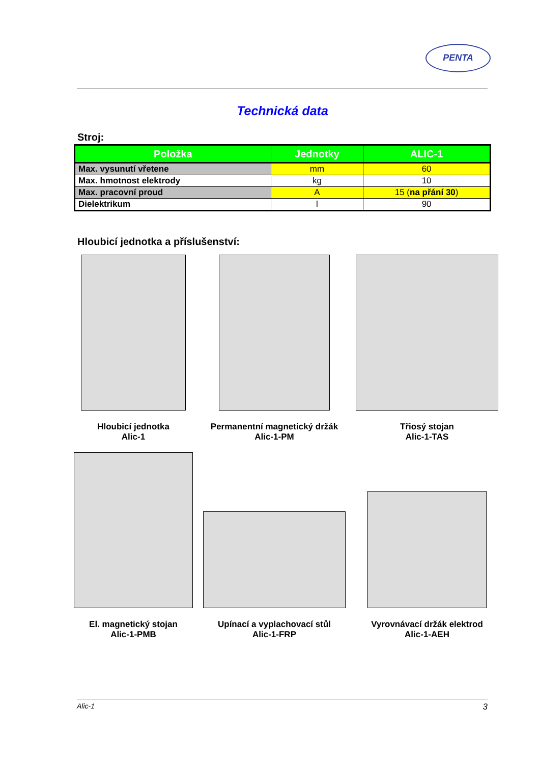PENTA
Technická data
Stroj:
| Položka | Jednotky | ALIC-1 |
| --- | --- | --- |
| Max. vysunutí vřetene | mm | 60 |
| Max. hmotnost elektrody | kg | 10 |
| Max. pracovní proud | A | 15 ( na přání 30 ) |
| Dielektrikum | l | 90 |
Hloubicí jednotka a příslušenství:
Hloubicí jednotka
Alic-1
Permanentní magnetický držák
Alic-1-PM
Třiosý stojan
Alic-1-TAS
El. magnetický stojan
Alic-1-PMB
Upínací a vyplachovací stůl
Alic-1-FRP
Vyrovnávací držák elektrod
Alic-1-AEH
Alic-1 3